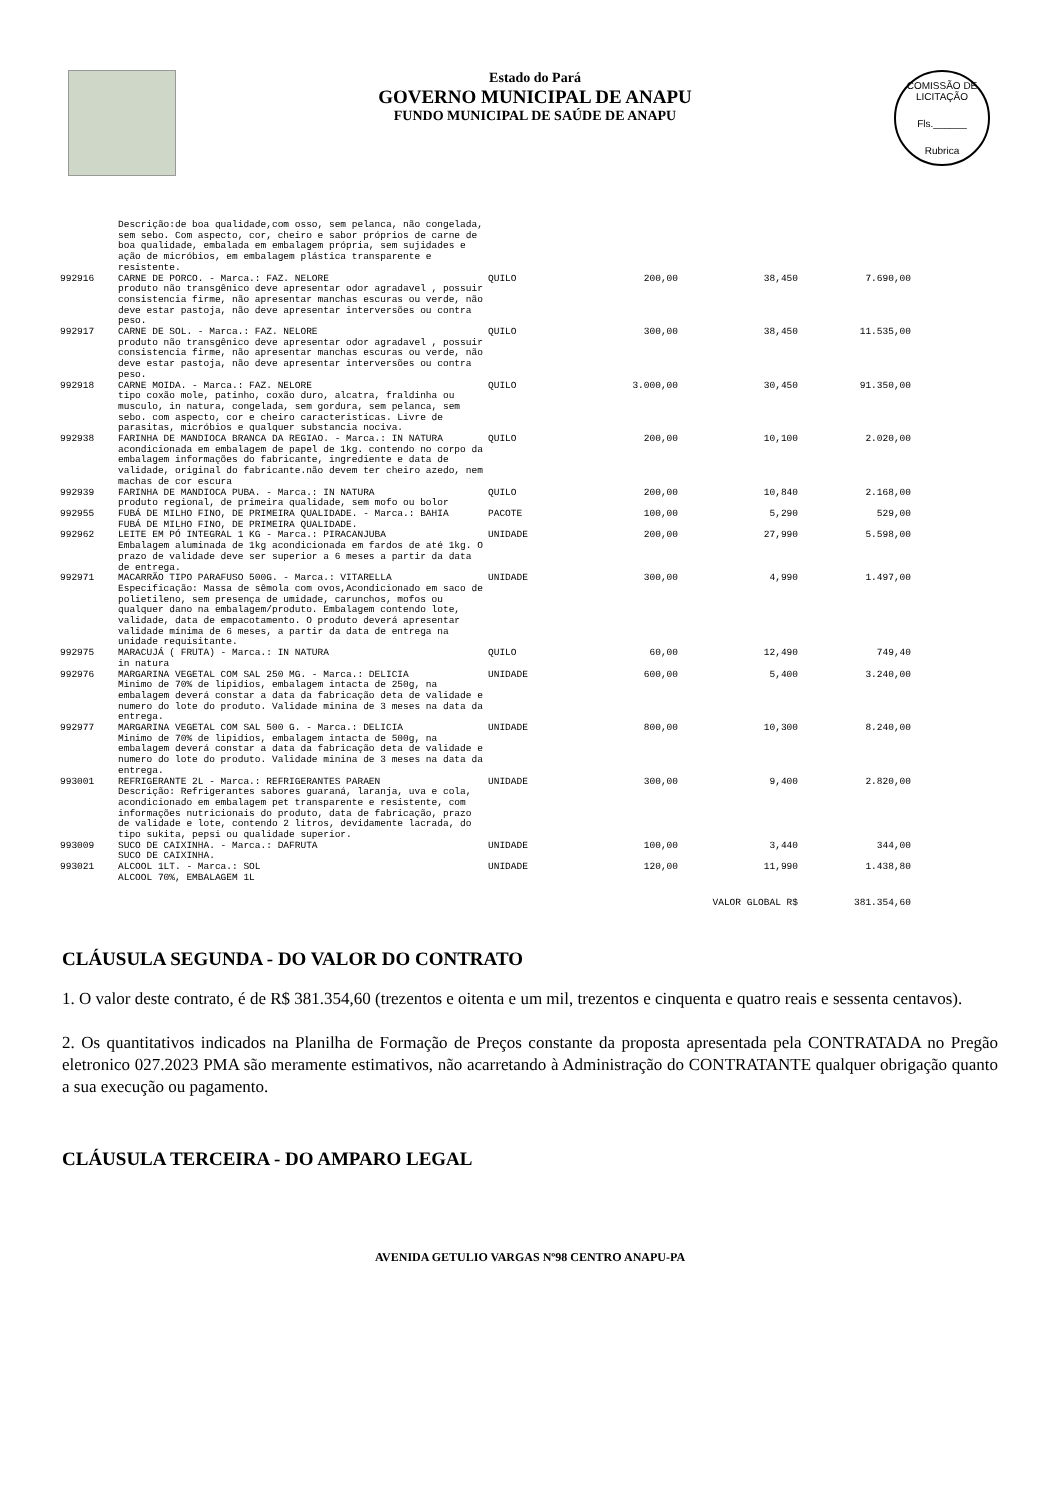Estado do Pará
GOVERNO MUNICIPAL DE ANAPU
FUNDO MUNICIPAL DE SAÚDE DE ANAPU
COMISSÃO DE LICITAÇÃO
Fls.______
Rubrica
| | Descrição:de boa qualidade,com osso, sem pelanca, não congelada, sem sebo. Com aspecto, cor, cheiro e sabor próprios de carne de boa qualidade, embalada em embalagem própria, sem sujidades e ação de micróbios, em embalagem plástica transparente e resistente. | | | | |
| 992916 | CARNE DE PORCO. - Marca.: FAZ. NELORE produto não transgênico deve apresentar odor agradavel , possuir consistencia firme, não apresentar manchas escuras ou verde, não deve estar pastoja, não deve apresentar interversões ou contra peso. | QUILO | 200,00 | 38,450 | 7.690,00 |
| 992917 | CARNE DE SOL. - Marca.: FAZ. NELORE produto não transgênico deve apresentar odor agradavel , possuir consistencia firme, não apresentar manchas escuras ou verde, não deve estar pastoja, não deve apresentar interversões ou contra peso. | QUILO | 300,00 | 38,450 | 11.535,00 |
| 992918 | CARNE MOIDA. - Marca.: FAZ. NELORE tipo coxão mole, patinho, coxão duro, alcatra, fraldinha ou musculo, in natura, congelada, sem gordura, sem pelanca, sem sebo. com aspecto, cor e cheiro caracteristicas. Livre de parasitas, micróbios e qualquer substancia nociva. | QUILO | 3.000,00 | 30,450 | 91.350,00 |
| 992938 | FARINHA DE MANDIOCA BRANCA DA REGIAO. - Marca.: IN NATURA acondicionada em embalagem de papel de 1kg. contendo no corpo da embalagem informações do fabricante, ingrediente e data de validade, original do fabricante.não devem ter cheiro azedo, nem machas de cor escura | QUILO | 200,00 | 10,100 | 2.020,00 |
| 992939 | FARINHA DE MANDIOCA PUBA. - Marca.: IN NATURA produto regional, de primeira qualidade, sem mofo ou bolor | QUILO | 200,00 | 10,840 | 2.168,00 |
| 992955 | FUBÁ DE MILHO FINO, DE PRIMEIRA QUALIDADE. - Marca.: BAHIA FUBÁ DE MILHO FINO, DE PRIMEIRA QUALIDADE. | PACOTE | 100,00 | 5,290 | 529,00 |
| 992962 | LEITE EM PÓ INTEGRAL 1 KG - Marca.: PIRACANJUBA Embalagem aluminada de 1kg acondicionada em fardos de até 1kg. O prazo de validade deve ser superior a 6 meses a partir da data de entrega. | UNIDADE | 200,00 | 27,990 | 5.598,00 |
| 992971 | MACARRÃO TIPO PARAFUSO 500G. - Marca.: VITARELLA Especificação: Massa de sêmola com ovos,Acondicionado em saco de polietileno, sem presença de umidade, carunchos, mofos ou qualquer dano na embalagem/produto. Embalagem contendo lote, validade, data de empacotamento. O produto deverá apresentar validade mínima de 6 meses, a partir da data de entrega na unidade requisitante. | UNIDADE | 300,00 | 4,990 | 1.497,00 |
| 992975 | MARACUJÁ ( FRUTA) - Marca.: IN NATURA in natura | QUILO | 60,00 | 12,490 | 749,40 |
| 992976 | MARGARINA VEGETAL COM SAL 250 MG. - Marca.: DELICIA Minimo de 70% de lipidios, embalagem intacta de 250g, na embalagem deverá constar a data da fabricação deta de validade e numero do lote do produto. Validade minina de 3 meses na data da entrega. | UNIDADE | 600,00 | 5,400 | 3.240,00 |
| 992977 | MARGARINA VEGETAL COM SAL 500 G. - Marca.: DELICIA Minimo de 70% de lipidios, embalagem intacta de 500g, na embalagem deverá constar a data da fabricação deta de validade e numero do lote do produto. Validade minina de 3 meses na data da entrega. | UNIDADE | 800,00 | 10,300 | 8.240,00 |
| 993001 | REFRIGERANTE 2L - Marca.: REFRIGERANTES PARAEN Descrição: Refrigerantes sabores guaraná, laranja, uva e cola, acondicionado em embalagem pet transparente e resistente, com informações nutricionais do produto, data de fabricação, prazo de validade e lote, contendo 2 litros, devidamente lacrada, do tipo sukita, pepsi ou qualidade superior. | UNIDADE | 300,00 | 9,400 | 2.820,00 |
| 993009 | SUCO DE CAIXINHA. - Marca.: DAFRUTA SUCO DE CAIXINHA. | UNIDADE | 100,00 | 3,440 | 344,00 |
| 993021 | ALCOOL 1LT. - Marca.: SOL ALCOOL 70%, EMBALAGEM 1L | UNIDADE | 120,00 | 11,990 | 1.438,80 |
| | | | | VALOR GLOBAL R$ | 381.354,60 |
CLÁUSULA SEGUNDA - DO VALOR DO CONTRATO
1. O valor deste contrato, é de R$ 381.354,60 (trezentos e oitenta e um mil, trezentos e cinquenta e quatro reais e sessenta centavos).
2. Os quantitativos indicados na Planilha de Formação de Preços constante da proposta apresentada pela CONTRATADA no Pregão eletronico 027.2023 PMA são meramente estimativos, não acarretando à Administração do CONTRATANTE qualquer obrigação quanto a sua execução ou pagamento.
CLÁUSULA TERCEIRA - DO AMPARO LEGAL
AVENIDA GETULIO VARGAS Nº98 CENTRO ANAPU-PA